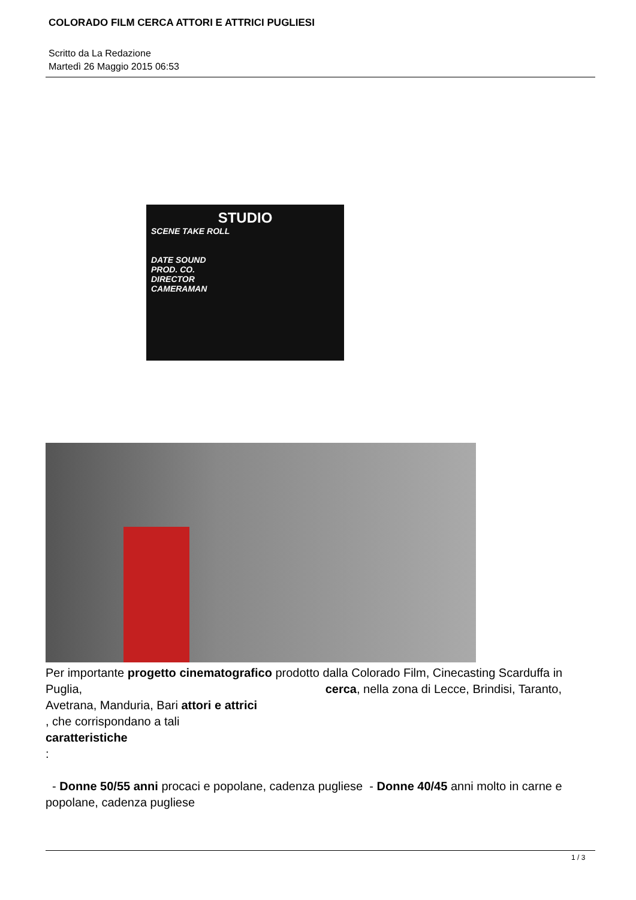COLORADO FILM CERCA ATTORI E ATTRICI PUGLIESI
Scritto da La Redazione
Martedì 26 Maggio 2015 06:53
STUDIO
SCENE TAKE ROLL
DATE SOUND
PROD. CO.
DIRECTOR
CAMERAMAN
Per importante progetto cinematografico prodotto dalla Colorado Film, Cinecasting Scarduffa in Puglia, cerca, nella zona di Lecce, Brindisi, Taranto, Avetrana, Manduria, Bari attori e attrici
, che corrispondano a tali
caratteristiche
:
- Donne 50/55 anni procaci e popolane, cadenza pugliese - Donne 40/45 anni molto in carne e popolane, cadenza pugliese
1 / 3